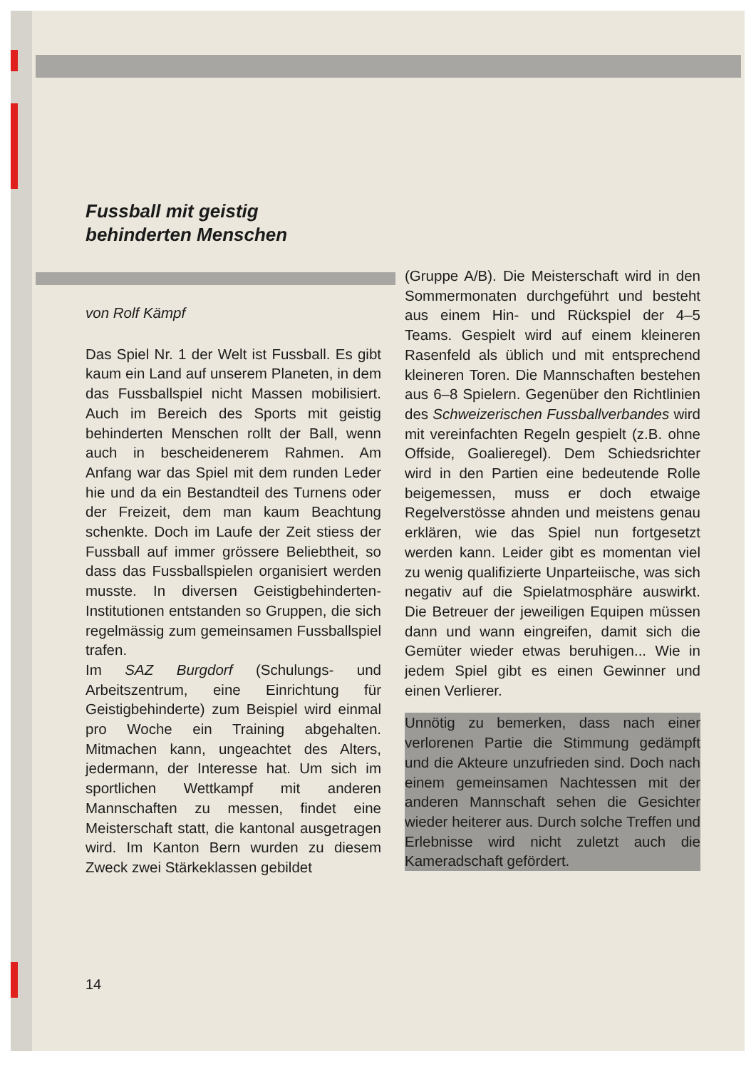Fussball mit geistig
behinderten Menschen
von Rolf Kämpf
Das Spiel Nr. 1 der Welt ist Fussball. Es gibt kaum ein Land auf unserem Planeten, in dem das Fussballspiel nicht Massen mobilisiert. Auch im Bereich des Sports mit geistig behinderten Menschen rollt der Ball, wenn auch in bescheidenerem Rahmen. Am Anfang war das Spiel mit dem runden Leder hie und da ein Bestandteil des Turnens oder der Freizeit, dem man kaum Beachtung schenkte. Doch im Laufe der Zeit stiess der Fussball auf immer grössere Beliebtheit, so dass das Fussballspielen organisiert werden musste. In diversen Geistigbehinderten-Institutionen entstanden so Gruppen, die sich regelmässig zum gemeinsamen Fussballspiel trafen.
Im SAZ Burgdorf (Schulungs- und Arbeitszentrum, eine Einrichtung für Geistigbehinderte) zum Beispiel wird einmal pro Woche ein Training abgehalten. Mitmachen kann, ungeachtet des Alters, jedermann, der Interesse hat. Um sich im sportlichen Wettkampf mit anderen Mannschaften zu messen, findet eine Meisterschaft statt, die kantonal ausgetragen wird. Im Kanton Bern wurden zu diesem Zweck zwei Stärkeklassen gebildet
(Gruppe A/B). Die Meisterschaft wird in den Sommermonaten durchgeführt und besteht aus einem Hin- und Rückspiel der 4–5 Teams. Gespielt wird auf einem kleineren Rasenfeld als üblich und mit entsprechend kleineren Toren. Die Mannschaften bestehen aus 6–8 Spielern. Gegenüber den Richtlinien des Schweizerischen Fussballverbandes wird mit vereinfachten Regeln gespielt (z.B. ohne Offside, Goalieregel). Dem Schiedsrichter wird in den Partien eine bedeutende Rolle beigemessen, muss er doch etwaige Regelverstösse ahnden und meistens genau erklären, wie das Spiel nun fortgesetzt werden kann. Leider gibt es momentan viel zu wenig qualifizierte Unparteiische, was sich negativ auf die Spielatmosphäre auswirkt. Die Betreuer der jeweiligen Equipen müssen dann und wann eingreifen, damit sich die Gemüter wieder etwas beruhigen... Wie in jedem Spiel gibt es einen Gewinner und einen Verlierer.
Unnötig zu bemerken, dass nach einer verlorenen Partie die Stimmung gedämpft und die Akteure unzufrieden sind. Doch nach einem gemeinsamen Nachtessen mit der anderen Mannschaft sehen die Gesichter wieder heiterer aus. Durch solche Treffen und Erlebnisse wird nicht zuletzt auch die Kameradschaft gefördert.
14